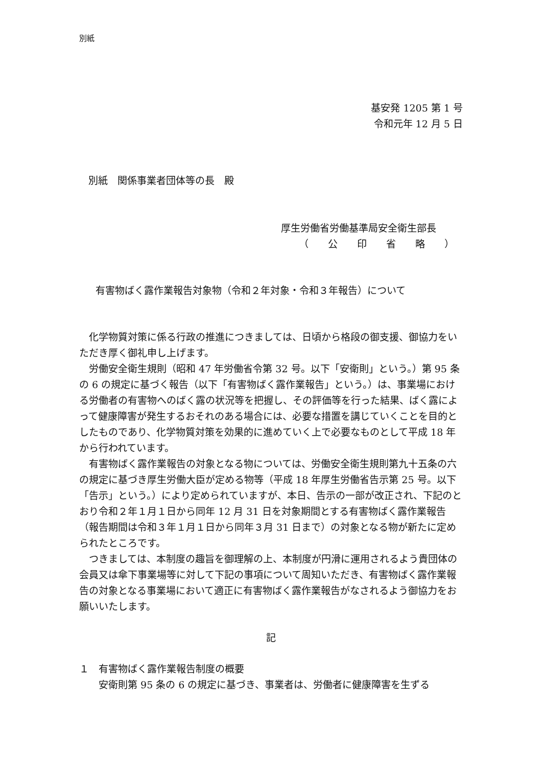別紙
基安発 1205 第 1 号
令和元年 12 月 5 日
別紙　関係事業者団体等の長　殿
厚生労働省労働基準局安全衛生部長
（　　公　　印　　省　　略　　）
有害物ばく露作業報告対象物（令和２年対象・令和３年報告）について
化学物質対策に係る行政の推進につきましては、日頃から格段の御支援、御協力をいただき厚く御礼申し上げます。
労働安全衛生規則（昭和 47 年労働省令第 32 号。以下「安衛則」という。）第 95 条の 6 の規定に基づく報告（以下「有害物ばく露作業報告」という。）は、事業場における労働者の有害物へのばく露の状況等を把握し、その評価等を行った結果、ばく露によって健康障害が発生するおそれのある場合には、必要な措置を講じていくことを目的としたものであり、化学物質対策を効果的に進めていく上で必要なものとして平成 18 年から行われています。
有害物ばく露作業報告の対象となる物については、労働安全衛生規則第九十五条の六の規定に基づき厚生労働大臣が定める物等（平成 18 年厚生労働省告示第 25 号。以下「告示」という。）により定められていますが、本日、告示の一部が改正され、下記のとおり令和２年１月１日から同年 12 月 31 日を対象期間とする有害物ばく露作業報告（報告期間は令和３年１月１日から同年３月 31 日まで）の対象となる物が新たに定められたところです。
つきましては、本制度の趣旨を御理解の上、本制度が円滑に運用されるよう貴団体の会員又は傘下事業場等に対して下記の事項について周知いただき、有害物ばく露作業報告の対象となる事業場において適正に有害物ばく露作業報告がなされるよう御協力をお願いいたします。
記
１　有害物ばく露作業報告制度の概要
安衛則第 95 条の 6 の規定に基づき、事業者は、労働者に健康障害を生ずる